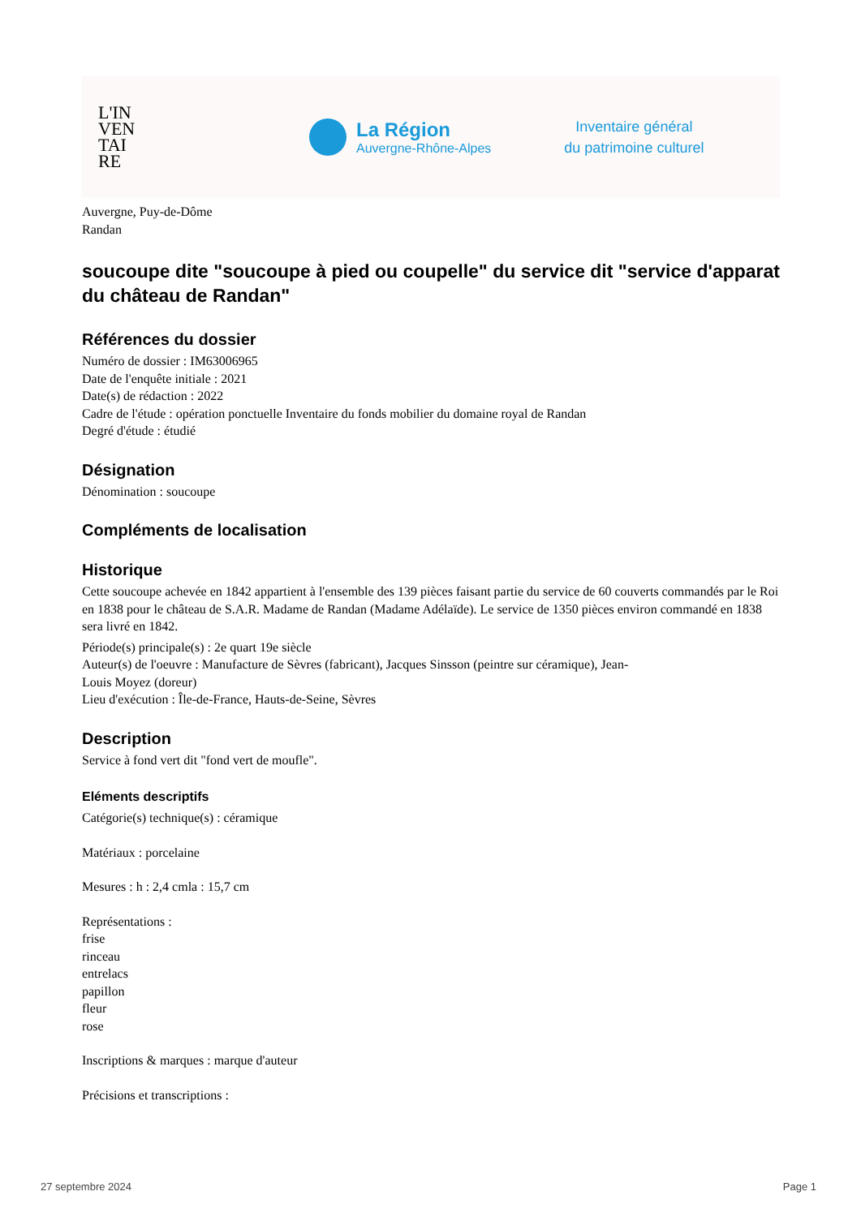L'IN
VEN
TAI
RE
La Région
Auvergne-Rhône-Alpes
Inventaire général
du patrimoine culturel
Auvergne, Puy-de-Dôme
Randan
soucoupe dite "soucoupe à pied ou coupelle" du service dit "service d'apparat du château de Randan"
Références du dossier
Numéro de dossier : IM63006965
Date de l'enquête initiale : 2021
Date(s) de rédaction : 2022
Cadre de l'étude : opération ponctuelle Inventaire du fonds mobilier du domaine royal de Randan
Degré d'étude : étudié
Désignation
Dénomination : soucoupe
Compléments de localisation
Historique
Cette soucoupe achevée en 1842 appartient à l'ensemble des 139 pièces faisant partie du service de 60 couverts commandés par le Roi en 1838 pour le château de S.A.R. Madame de Randan (Madame Adélaïde). Le service de 1350 pièces environ commandé en 1838 sera livré en 1842.
Période(s) principale(s) : 2e quart 19e siècle
Auteur(s) de l'oeuvre : Manufacture de Sèvres (fabricant), Jacques Sinsson (peintre sur céramique), Jean-
Louis Moyez (doreur)
Lieu d'exécution : Île-de-France, Hauts-de-Seine, Sèvres
Description
Service à fond vert dit "fond vert de moufle".
Eléments descriptifs
Catégorie(s) technique(s) : céramique
Matériaux : porcelaine
Mesures : h : 2,4 cmla : 15,7 cm
Représentations :
frise
rinceau
entrelacs
papillon
fleur
rose
Inscriptions & marques : marque d'auteur
Précisions et transcriptions :
27 septembre 2024 Page 1